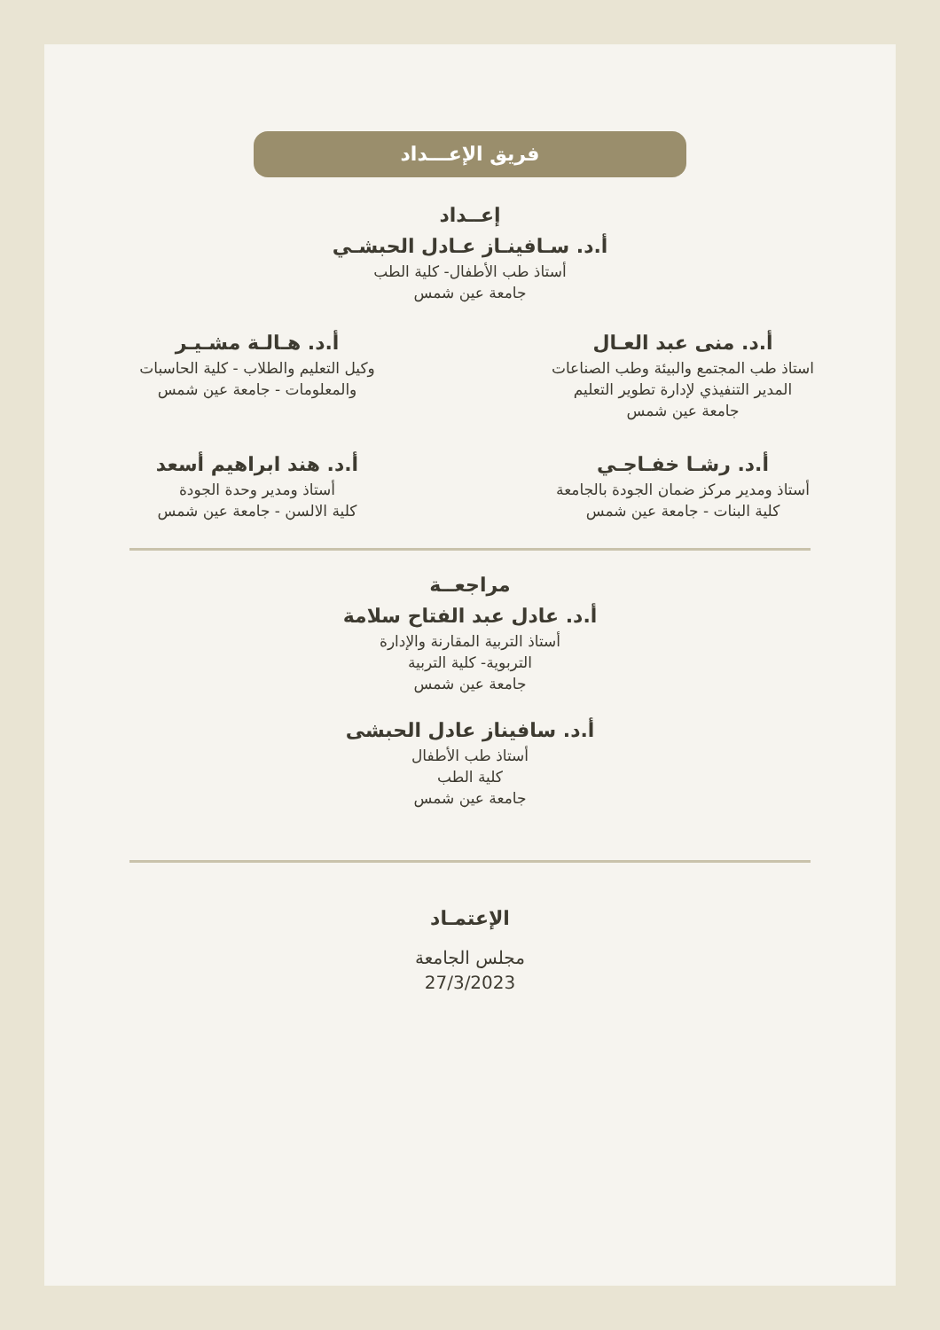فريق الإعـــداد
إعــداد
أ.د. سـافينـاز عـادل الحبشـي
أستاذ طب الأطفال- كلية الطب
جامعة عين شمس
أ.د. منى عبد العـال
استاذ طب المجتمع والبيئة وطب الصناعات
المدير التنفيذي لإدارة تطوير التعليم
جامعة عين شمس
أ.د. هـالـة مشـيـر
وكيل التعليم والطلاب - كلية الحاسبات
والمعلومات - جامعة عين شمس
أ.د. رشـا خفـاجـي
أستاذ ومدير مركز ضمان الجودة بالجامعة
كلية البنات - جامعة عين شمس
أ.د. هند ابراهيم أسعد
أستاذ ومدير وحدة الجودة
كلية الالسن - جامعة عين شمس
مراجعــة
أ.د. عادل عبد الفتاح سلامة
أستاذ التربية المقارنة والإدارة
التربوية- كلية التربية
جامعة عين شمس
أ.د. سافيناز عادل الحبشى
أستاذ طب الأطفال
كلية الطب
جامعة عين شمس
الإعتمـاد
مجلس الجامعة
27/3/2023